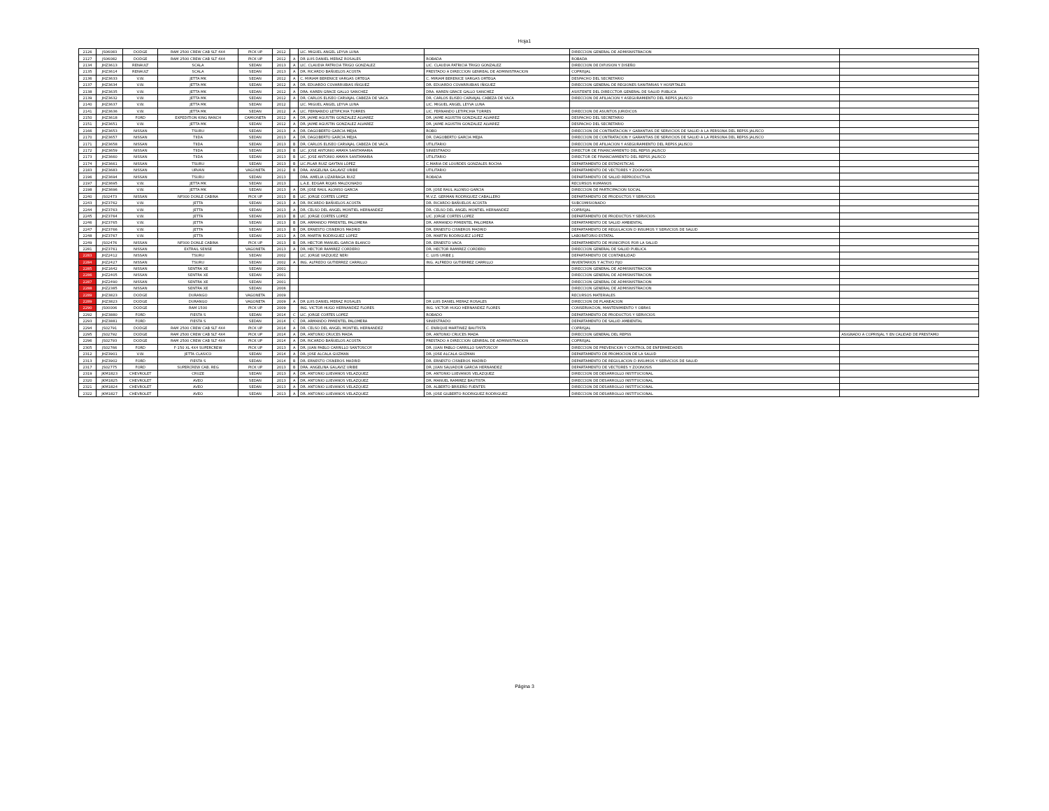Hoja1
| 2126 | JS06083 | DODGE | RAM 2500 CREW CAB SLT 4X4 | PICK UP | 2012 | | LIC. MIGUEL ANGEL LEYVA LUNA | | DIRECCION GENERAL DE ADMISNISTRACION | |
| 2127 | JS06082 | DODGE | RAM 2500 CREW CAB SLT 4X4 | PICK UP | 2012 | A | DR LUIS DANIEL MERAZ ROSALES | ROBADA | ROBADA | |
| 2134 | JHZ3613 | RENAULT | SCALA | SEDAN | 2013 | A | LIC. CLAUDIA PATRICIA TRIGO GONZALEZ | LIC. CLAUDIA PATRICIA TRIGO GONZALEZ | DIRECCION DE DIFUSION Y DISEÑO | |
| 2135 | JHZ3614 | RENAULT | SCALA | SEDAN | 2013 | A | DR. RICARDO BAÑUELOS ACOSTA | PRESTADO A DIRECCION GENREAL DE ADMINISTRACION | COPRISJAL | |
| 2136 | JHZ3633 | V.W. | JETTA MK | SEDAN | 2012 | A | C. MIRIAM BERENICE VARGAS ORTEGA | C. MIRIAM BERENICE VARGAS ORTEGA | DESPACHO DEL SECRETARIO | |
| 2137 | JHZ3634 | V.W. | JETTA MK | SEDAN | 2012 | A | DR. EDUARDO COVARRUBIAS IÑIGUEZ | DR. EDUARDO COVARRUBIAS IÑIGUEZ | DIRECCION GENERAL DE REGIONES SANITARIAS Y HOSPITALES | |
| 2138 | JHZ3635 | V.W. | JETTA MK | SEDAN | 2012 | A | DRA. KAREN GRACE GALLO SANCHEZ | DRA. KAREN GRACE GALLO SANCHEZ | ASISTENTE DEL DIRECCTOR GENERAL DE SALUD PUBLICA | |
| 2139 | JHZ3632 | V.W. | JETTA MK | SEDAN | 2012 | A | DR. CARLOS ELISEO CARVAJAL CABEZA DE VACA | DR. CARLOS ELISEO CARVAJAL CABEZA DE VACA | DIRECCION DE AFILIACION Y ASEGURAMIENTO DEL REPSS JALISCO | |
| 2140 | JHZ3637 | V.W. | JETTA MK | SEDAN | 2012 | | LIC. MIGUEL ANGEL LEYVA LUNA | LIC. MIGUEL ANGEL LEYVA LUNA | | |
| 2141 | JHZ3636 | V.W. | JETTA MK | SEDAN | 2012 | A | LIC. FERNANDO LETIPICHIA TORRES | LIC. FERNANDO LETIPICHIA TORRES | DIRECCION DE ASUNTOS JURIDICOS | |
| 2150 | JHZ3618 | FORD | EXPEDITION KING RANCH | CAMIONETA | 2012 | A | DR. JAIME AGUSTIN GONZALEZ ALVAREZ | DR. JAIME AGUSTIN GONZALEZ ALVAREZ | DESPACHO DEL SECRETARIO | |
| 2151 | JHZ3651 | V.W. | JETTA MK | SEDAN | 2012 | A | DR. JAIME AGUSTIN GONZALEZ ALVAREZ | DR. JAIME AGUSTIN GONZALEZ ALVAREZ | DESPACHO DEL SECRETARIO | |
| 2166 | JHZ3653 | NISSAN | TSURU | SEDAN | 2013 | A | DR. DAGOBERTO GARCIA MEJIA | ROBO | DIRECCION DE CONTRATACION Y GARANTIAS DE SERVICIOS DE SALUD A LA PERSONA DEL REPSS JALISCO | |
| 2170 | JHZ3657 | NISSAN | TIIDA | SEDAN | 2013 | A | DR. DAGOBERTO GARCIA MEJIA | DR. DAGOBERTO GARCIA MEJIA | DIRECCION DE CONTRATACION Y GARANTIAS DE SERVICIOS DE SALUD A LA PERSONA DEL REPSS JALISCO | |
| 2171 | JHZ3658 | NISSAN | TIIDA | SEDAN | 2013 | B | DR. CARLOS ELISEO CARVAJAL CABEZA DE VACA | UTILITARIO | DIRECCION DE AFILIACION Y ASEGURAMIENTO DEL REPSS JALISCO | |
| 2172 | JHZ3659 | NISSAN | TIIDA | SEDAN | 2013 | B | LIC. JOSE ANTONIO AMAYA SANTAMARIA | SINIESTRADO | DIRECTOR DE FINANCIAMIENTO DEL REPSS JALISCO | |
| 2173 | JHZ3660 | NISSAN | TIIDA | SEDAN | 2013 | B | LIC. JOSE ANTONIO AMAYA SANTAMARIA | UTILITARIO | DIRECTOR DE FINANCIAMIENTO DEL REPSS JALISCO | |
| 2174 | JHZ3661 | NISSAN | TSURU | SEDAN | 2013 | B | LIC.PILAR RUIZ GAYTAN LÓPEZ | C.MARIA DE LOURDES GONZALES ROCHA | DEPARTAMENTO DE ESTADISTICAS | |
| 2183 | JHZ3683 | NISSAN | URVAN | VAGONETA | 2012 | B | DRA. ANGELINA GALAVIZ URIBE | UTILITARIO | DEPARTAMENTO DE VECTORES Y ZOONOSIS | |
| 2196 | JHZ3694 | NISSAN | TSURU | SEDAN | 2013 | | DRA. AMELIA LIZARRAGA RUIZ | ROBADA | DEPARTAMENTO DE SALUD REPRODUCTIVA | |
| 2197 | JHZ3695 | V.W. | JETTA MK | SEDAN | 2013 | | L.A.E. EDGAR ROJAS MALDONADO | | RECURSOS HUMANOS | |
| 2198 | JHZ3696 | V.W. | JETTA MK | SEDAN | 2013 | A | DR. JOSE RAUL ALONSO GARCIA | DR. JOSE RAUL ALONSO GARCIA | DIRECCION DE PARTICIPACION SOCIAL | |
| 2240 | JS02473 | NISSAN | NP300 DONLE CABINA | PICK UP | 2013 | B | LIC. JORGE CORTES LOPEZ | M.V.Z. GERMAN RODRIGUEZ CABALLERO | DEPARTAMENTO DE PRODUCTOS Y SERVICIOS | |
| 2243 | JHZ3762 | V.W. | JETTA | SEDAN | 2013 | A | DR. RICARDO BAÑUELOS ACOSTA | DR. RICARDO BAÑUELOS ACOSTA | SUBCOMISIONADO | |
| 2244 | JHZ3763 | V.W. | JETTA | SEDAN | 2013 | A | DR. CELSO DEL ANGEL MONTIEL HERNANDEZ | DR. CELSO DEL ANGEL MONTIEL HERNANDEZ | COPRISJAL | |
| 2245 | JHZ3764 | V.W. | JETTA | SEDAN | 2013 | B | LIC. JORGE CORTES LOPEZ | LIC. JORGE CORTES LOPEZ | DEPARTAMENTO DE PRODUCTOS Y SERVICIOS | |
| 2246 | JHZ3765 | V.W. | JETTA | SEDAN | 2013 | B | DR. ARMANDO PIMIENTEL PALOMERA | DR. ARMANDO PIMIENTEL PALOMERA | DEPARTAMENTO DE SALUD AMBIENTAL | |
| 2247 | JHZ3766 | V.W. | JETTA | SEDAN | 2013 | B | DR. ERNESTO CISNEROS MADRID | DR. ERNESTO CISNEROS MADRID | DEPARTAMENTO DE REGULACION D INSUMOS Y SERVICIOS DE SALUD | |
| 2248 | JHZ3767 | V.W. | JETTA | SEDAN | 2013 | A | DR. MARTIN RODRIGUEZ LOPEZ | DR. MARTIN RODRIGUEZ LOPEZ | LABORATORIO ESTATAL | |
| 2249 | JS02476 | NISSAN | NP300 DONLE CABINA | PICK UP | 2013 | B | DR. HECTOR MANUEL GARCIA BLANCO | DR. ERNESTO VACA | DEPARTAMENTO DE MUNICIPIOS POR LA SALUD | |
| 2281 | JHZ3761 | NISSAN | EXTRAIL SENSE | VAGONETA | 2013 | A | DR. HECTOR RAMIREZ CORDERO | DR. HECTOR RAMIREZ CORDERO | DIRECCION GENERAL DE SALUD PUBLICA | |
| 2283 | JHZ2412 | NISSAN | TSURU | SEDAN | 2002 | | LIC. JORGE VAZQUEZ NERI | C. LUIS URIBE J. | DEPARTAMENTO DE CONTABILIDAD | |
| 2284 | JHZ2427 | NISSAN | TSURU | SEDAN | 2002 | A | ING. ALFREDO GUTIERREZ CARRILLO | ING. ALFREDO GUTIERREZ CARRILLO | INVENTARIOS Y ACTIVO FIJO | |
| 2285 | JHZ1642 | NISSAN | SENTRA XE | SEDAN | 2001 | | | | DIRECCION GENERAL DE ADMISNISTRACION | |
| 2286 | JHZ2405 | NISSAN | SENTRA XE | SEDAN | 2001 | | | | DIRECCION GENERAL DE ADMISNISTRACION | |
| 2287 | JHZ2490 | NISSAN | SENTRA XE | SEDAN | 2001 | | | | DIRECCION GENERAL DE ADMISNISTRACION | |
| 2288 | JHZ2385 | NISSAN | SENTRA XE | SEDAN | 2006 | | | | DIRECCION GENERAL DE ADMISNISTRACION | |
| 2289 | JHZ3823 | DODGE | DURANGO | VAGONETA | 2009 | | | | RECURSOS MATERIALES | |
| 2289 | JHZ3823 | DODGE | DURANGO | VAGONETA | 2009 | A | DR LUIS DANIEL MERAZ ROSALES | DR LUIS DANIEL MERAZ ROSALES | DIRECCION DE PLANEACION | |
| 2290 | JS00006 | DODGE | RAM 1500 | PICK UP | 2009 | | ING. VICTOR HUGO HERNANDEZ FLORES | ING. VICTOR HUGO HERNANDEZ FLORES | CONSERVACION, MANTENIMIENTO Y OBRAS | |
| 2292 | JHZ3880 | FORD | FIESTA S | SEDAN | 2014 | C | LIC. JORGE CORTES LOPEZ | ROBADO | DEPARTAMENTO DE PRODUCTOS Y SERVICIOS | |
| 2293 | JHZ3881 | FORD | FIESTA S | SEDAN | 2014 | C | DR. ARMANDO PIMIENTEL PALOMERA | SINIESTRADO | DEPARTAMENTO DE SALUD AMBIENTAL | |
| 2294 | JS02791 | DODGE | RAM 2500 CREW CAB SLT 4X4 | PICK UP | 2014 | A | DR. CELSO DEL ANGEL MONTIEL HERNANDEZ | C. ENRIQUE MARTINEZ BAUTISTA | COPRISJAL | |
| 2295 | JS02792 | DODGE | RAM 2500 CREW CAB SLT 4X4 | PICK UP | 2014 | A | DR. ANTONIO CRUCES MADA | DR. ANTONIO CRUCES MADA | DIRECCION GENERAL DEL REPSS | ASIGNADO A COPRISJAL Y EN CALIDAD DE PRESTAMO |
| 2296 | JS02793 | DODGE | RAM 2500 CREW CAB SLT 4X4 | PICK UP | 2014 | A | DR. RICARDO BAÑUELOS ACOSTA | PRESTADO A DIRECCION GENREAL DE ADMINISTRACION | COPRISJAL | |
| 2305 | JS02766 | FORD | F-150 XL 4X4 SUPERCREW | PICK UP | 2013 | A | DR. JUAN PABLO CARRILLO SANTOSCOY | DR. JUAN PABLO CARRILLO SANTOSCOY | DIRECCION DE PREVENCION Y CONTROL DE ENFERMEDADES | |
| 2312 | JHZ3901 | V.W. | JETTA CLASICO | SEDAN | 2014 | A | DR. JOSE ALCALA GUZMAN | DR. JOSE ALCALA GUZMAN | DEPARTAMENTO DE PROMOCION DE LA SALUD | |
| 2313 | JHZ3902 | FORD | FIESTA S | SEDAN | 2014 | B | DR. ERNESTO CISNEROS MADRID | DR. ERNESTO CISNEROS MADRID | DEPARTAMENTO DE REGULACION D INSUMOS Y SERVICIOS DE SALUD | |
| 2317 | JS02775 | FORD | SUPERCREW CAB. REG | PICK UP | 2013 | B | DRA. ANGELINA GALAVIZ URIBE | DR. JUAN SALVADOR GARCIA HERNANDEZ | DEPARTAMENTO DE VECTORES Y ZOONOSIS | |
| 2319 | JKM1823 | CHEVROLET | CRUZE | SEDAN | 2013 | A | DR. ANTONIO LUEVANOS VELAZQUEZ | DR. ANTONIO LUEVANOS VELAZQUEZ | DIRECCION DE DESARROLLO INSTITUCIONAL | |
| 2320 | JKM1825 | CHEVROLET | AVEO | SEDAN | 2013 | A | DR. ANTONIO LUEVANOS VELAZQUEZ | DR. MANUEL RAMIREZ BAUTISTA | DIRECCION DE DESARROLLO INSTITUCIONAL | |
| 2321 | JKM1824 | CHEVROLET | AVEO | SEDAN | 2013 | A | DR. ANTONIO LUEVANOS VELAZQUEZ | DR. ALBERTO BRISEÑO FUENTES | DIRECCION DE DESARROLLO INSTITUCIONAL | |
| 2322 | JKM1827 | CHEVROLET | AVEO | SEDAN | 2013 | A | DR. ANTONIO LUEVANOS VELAZQUEZ | DR. JOSE GILBERTO RODRIGUEZ RODRIGUEZ | DIRECCION DE DESARROLLO INSTITUCIONAL | |
Página 3